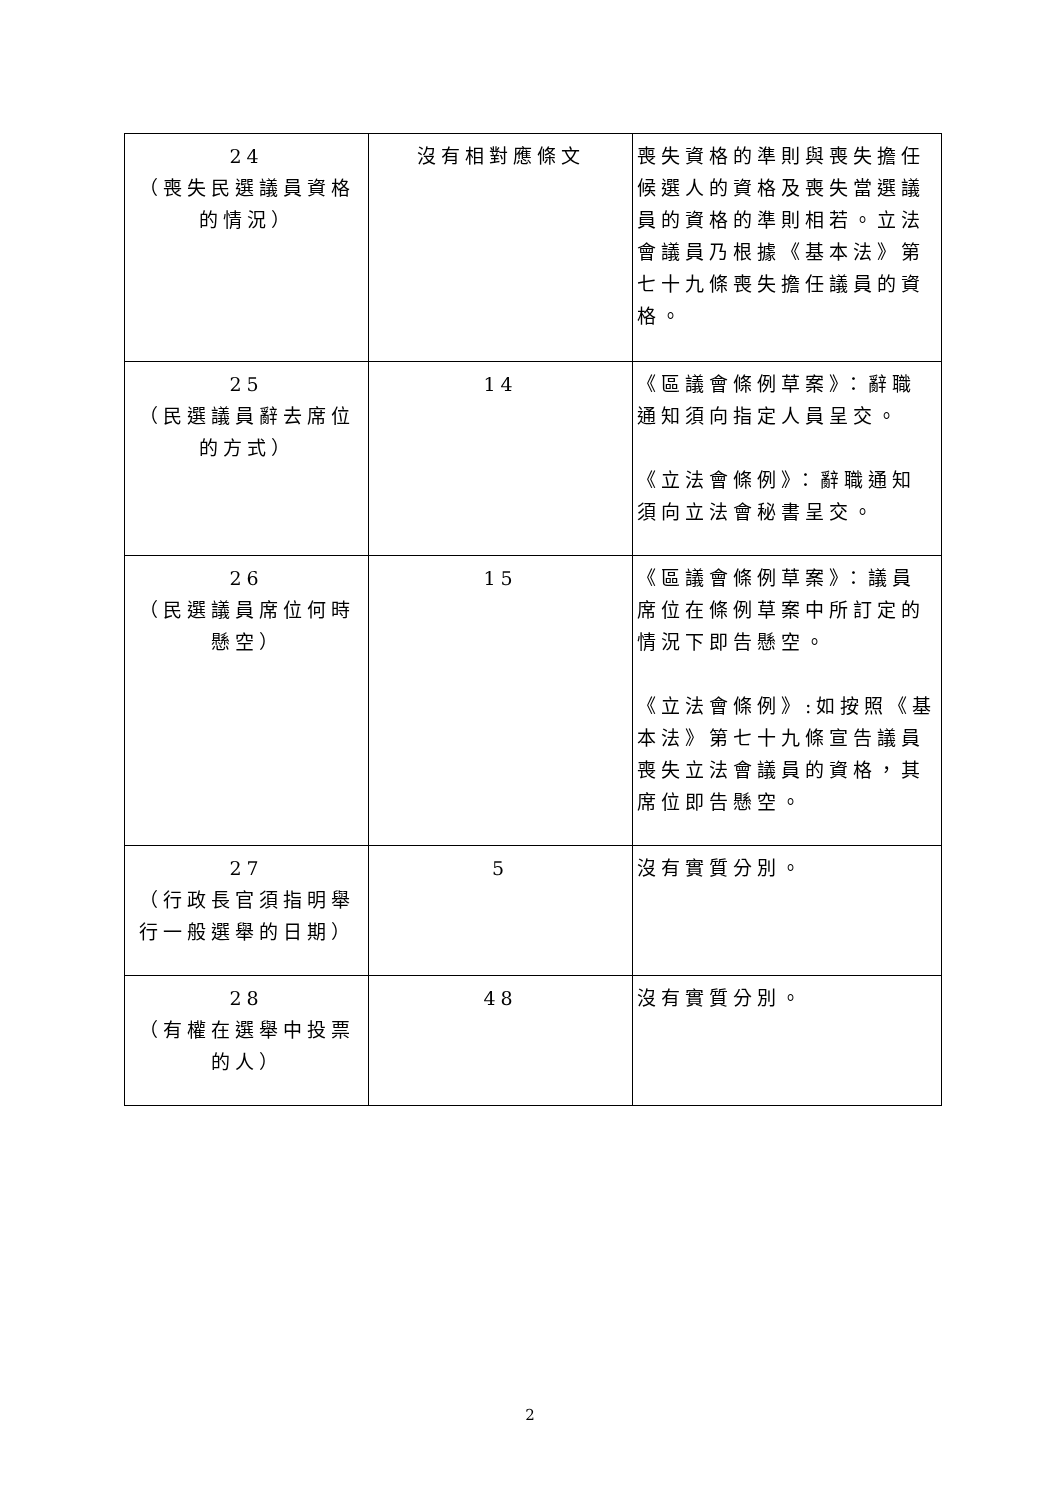| 24 （喪失民選議員資格的情況） | 沒有相對應條文 | 喪失資格的準則與喪失擔任候選人的資格及喪失當選議員的資格的準則相若。立法會議員乃根據《基本法》第七十九條喪失擔任議員的資格。 |
| 25 （民選議員辭去席位的方式） | 14 | 《區議會條例草案》：辭職通知須向指定人員呈交。 《立法會條例》：辭職通知須向立法會秘書呈交。 |
| 26 （民選議員席位何時懸空） | 15 | 《區議會條例草案》：議員席位在條例草案中所訂定的情況下即告懸空。 《立法會條例》:如按照《基本法》第七十九條宣告議員喪失立法會議員的資格，其席位即告懸空。 |
| 27 （行政長官須指明舉行一般選舉的日期） | 5 | 沒有實質分別。 |
| 28 （有權在選舉中投票的人） | 48 | 沒有實質分別。 |
2